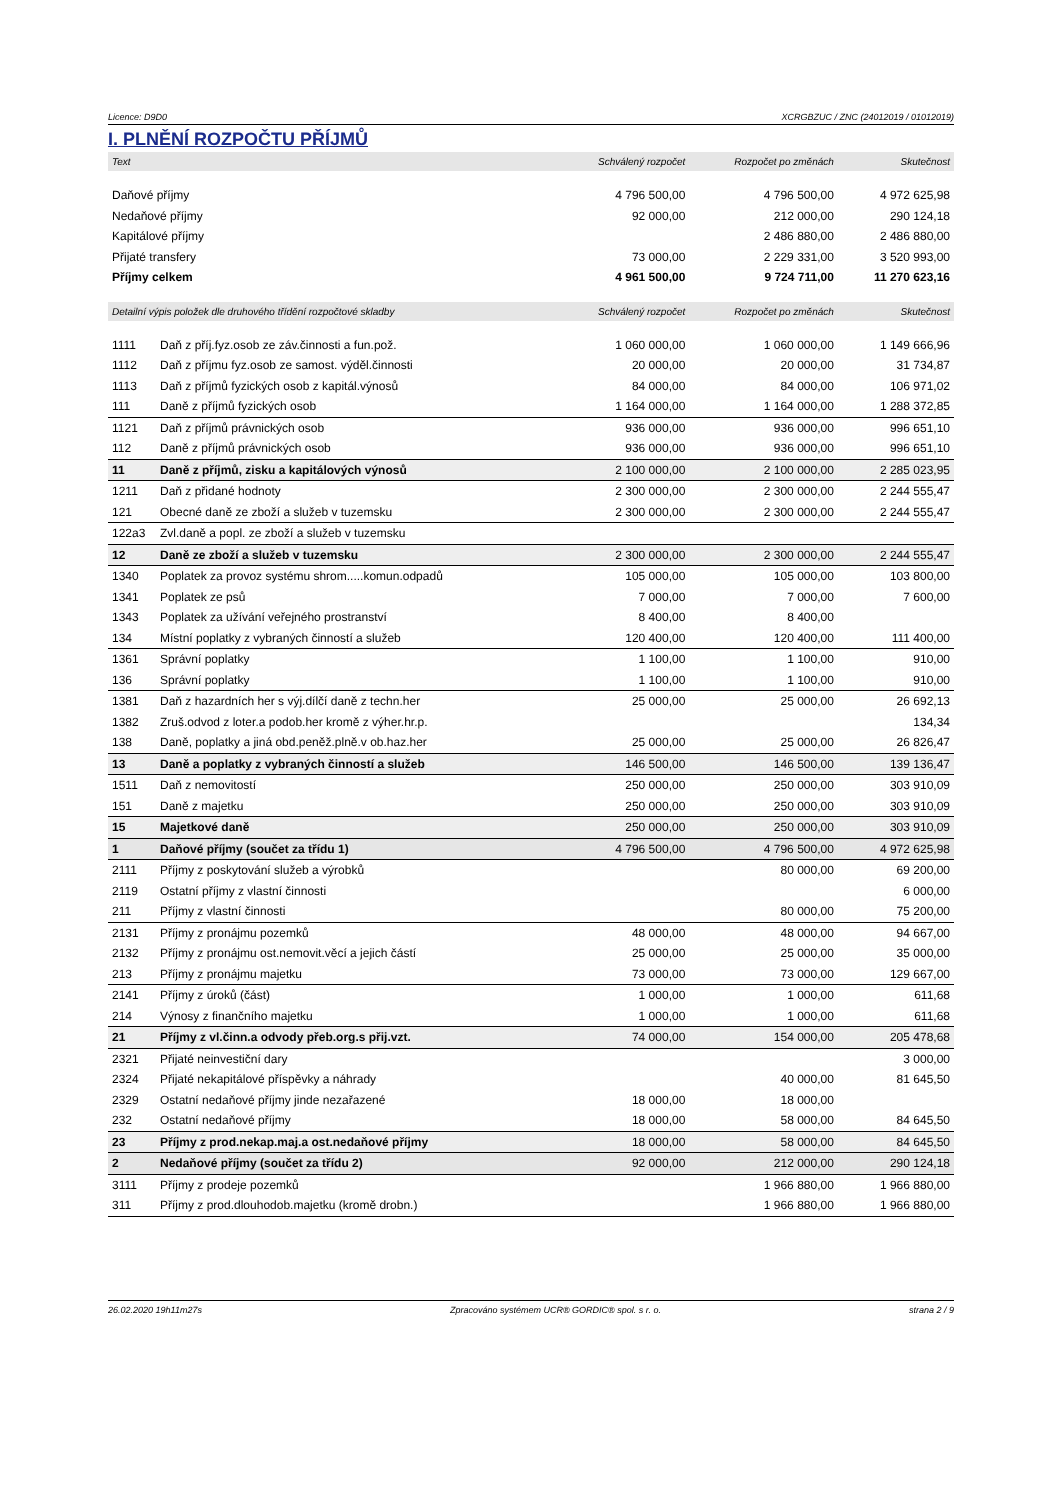Licence: D9D0 XCRGBZUC / ZNC (24012019 / 01012019)
I. PLNĚNÍ ROZPOČTU PŘÍJMŮ
| Text | | Schválený rozpočet | Rozpočet po změnách | Skutečnost |
| --- | --- | --- | --- | --- |
| Daňové příjmy | | 4 796 500,00 | 4 796 500,00 | 4 972 625,98 |
| Nedaňové příjmy | | 92 000,00 | 212 000,00 | 290 124,18 |
| Kapitálové příjmy | | | 2 486 880,00 | 2 486 880,00 |
| Přijaté transfery | | 73 000,00 | 2 229 331,00 | 3 520 993,00 |
| Příjmy celkem | | 4 961 500,00 | 9 724 711,00 | 11 270 623,16 |
| Detailní výpis položek dle druhového třídění rozpočtové skladby | | Schválený rozpočet | Rozpočet po změnách | Skutečnost |
| 1111 | Daň z příj.fyz.osob ze záv.činnosti a fun.pož. | 1 060 000,00 | 1 060 000,00 | 1 149 666,96 |
| 1112 | Daň z příjmu fyz.osob ze samost. výděl.činnosti | 20 000,00 | 20 000,00 | 31 734,87 |
| 1113 | Daň z příjmů fyzických osob z kapitál.výnosů | 84 000,00 | 84 000,00 | 106 971,02 |
| 111 | Daně z příjmů fyzických osob | 1 164 000,00 | 1 164 000,00 | 1 288 372,85 |
| 1121 | Daň z příjmů právnických osob | 936 000,00 | 936 000,00 | 996 651,10 |
| 112 | Daně z příjmů právnických osob | 936 000,00 | 936 000,00 | 996 651,10 |
| 11 | Daně z příjmů, zisku a kapitálových výnosů | 2 100 000,00 | 2 100 000,00 | 2 285 023,95 |
| 1211 | Daň z přidané hodnoty | 2 300 000,00 | 2 300 000,00 | 2 244 555,47 |
| 121 | Obecné daně ze zboží a služeb v tuzemsku | 2 300 000,00 | 2 300 000,00 | 2 244 555,47 |
| 122a3 | Zvl.daně a popl. ze zboží a služeb v tuzemsku | | | |
| 12 | Daně ze zboží a služeb v tuzemsku | 2 300 000,00 | 2 300 000,00 | 2 244 555,47 |
| 1340 | Poplatek za provoz systému shrom.....komun.odpadů | 105 000,00 | 105 000,00 | 103 800,00 |
| 1341 | Poplatek ze psů | 7 000,00 | 7 000,00 | 7 600,00 |
| 1343 | Poplatek za užívání veřejného prostranství | 8 400,00 | 8 400,00 | |
| 134 | Místní poplatky z vybraných činností a služeb | 120 400,00 | 120 400,00 | 111 400,00 |
| 1361 | Správní poplatky | 1 100,00 | 1 100,00 | 910,00 |
| 136 | Správní poplatky | 1 100,00 | 1 100,00 | 910,00 |
| 1381 | Daň z hazardních her s výj.dílčí daně z techn.her | 25 000,00 | 25 000,00 | 26 692,13 |
| 1382 | Zruš.odvod z loter.a podob.her kromě z výher.hr.p. | | | 134,34 |
| 138 | Daně, poplatky a jiná obd.peněž.plně.v ob.haz.her | 25 000,00 | 25 000,00 | 26 826,47 |
| 13 | Daně a poplatky z vybraných činností a služeb | 146 500,00 | 146 500,00 | 139 136,47 |
| 1511 | Daň z nemovitostí | 250 000,00 | 250 000,00 | 303 910,09 |
| 151 | Daně z majetku | 250 000,00 | 250 000,00 | 303 910,09 |
| 15 | Majetkové daně | 250 000,00 | 250 000,00 | 303 910,09 |
| 1 | Daňové příjmy (součet za třídu 1) | 4 796 500,00 | 4 796 500,00 | 4 972 625,98 |
| 2111 | Příjmy z poskytování služeb a výrobků | | 80 000,00 | 69 200,00 |
| 2119 | Ostatní příjmy z vlastní činnosti | | | 6 000,00 |
| 211 | Příjmy z vlastní činnosti | | 80 000,00 | 75 200,00 |
| 2131 | Příjmy z pronájmu pozemků | 48 000,00 | 48 000,00 | 94 667,00 |
| 2132 | Příjmy z pronájmu ost.nemovit.věcí a jejich částí | 25 000,00 | 25 000,00 | 35 000,00 |
| 213 | Příjmy z pronájmu majetku | 73 000,00 | 73 000,00 | 129 667,00 |
| 2141 | Příjmy z úroků (část) | 1 000,00 | 1 000,00 | 611,68 |
| 214 | Výnosy z finančního majetku | 1 000,00 | 1 000,00 | 611,68 |
| 21 | Příjmy z vl.činn.a odvody přeb.org.s přij.vzt. | 74 000,00 | 154 000,00 | 205 478,68 |
| 2321 | Přijaté neinvestiční dary | | | 3 000,00 |
| 2324 | Přijaté nekapitálové příspěvky a náhrady | | 40 000,00 | 81 645,50 |
| 2329 | Ostatní nedaňové příjmy jinde nezařazené | 18 000,00 | 18 000,00 | |
| 232 | Ostatní nedaňové příjmy | 18 000,00 | 58 000,00 | 84 645,50 |
| 23 | Příjmy z prod.nekap.maj.a ost.nedaňové příjmy | 18 000,00 | 58 000,00 | 84 645,50 |
| 2 | Nedaňové příjmy (součet za třídu 2) | 92 000,00 | 212 000,00 | 290 124,18 |
| 3111 | Příjmy z prodeje pozemků | | 1 966 880,00 | 1 966 880,00 |
| 311 | Příjmy z prod.dlouhodob.majetku (kromě drobn.) | | 1 966 880,00 | 1 966 880,00 |
26.02.2020 19h11m27s Zpracováno systémem UCR® GORDIC® spol. s r. o. strana 2 / 9